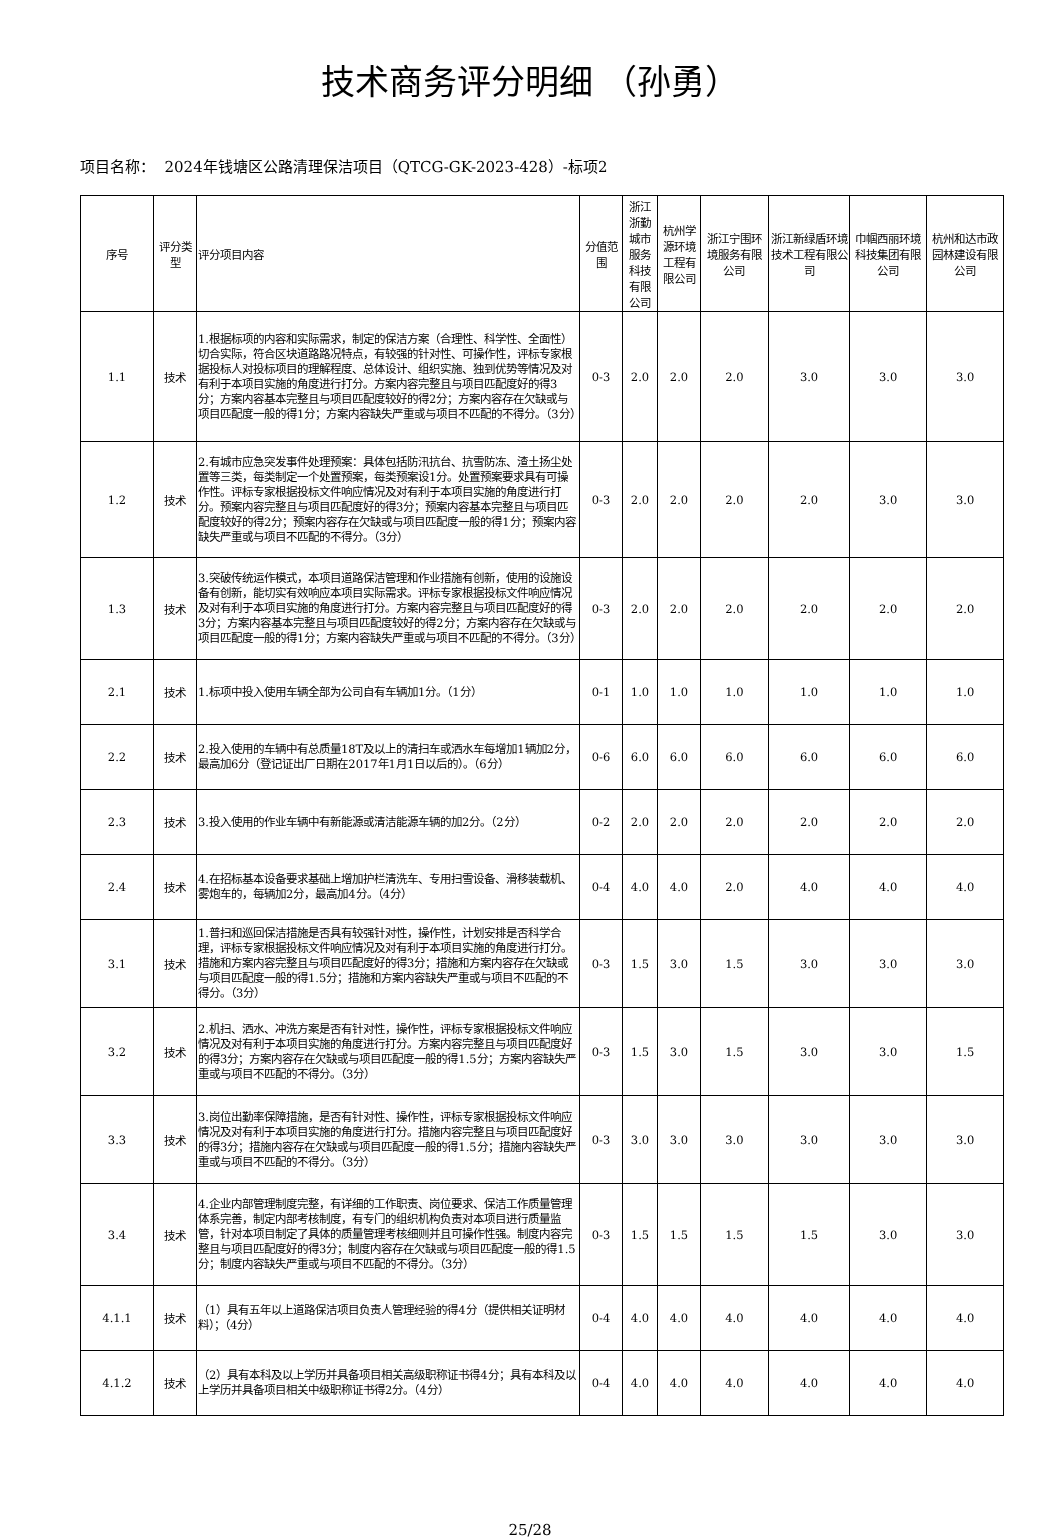技术商务评分明细 （孙勇）
项目名称： 2024年钱塘区公路清理保洁项目（QTCG-GK-2023-428）-标项2
| 序号 | 评分类型 | 评分项目内容 | 分值范围 | 浙江浙勤城市服务科技有限公司 | 杭州学源环境工程有限公司 | 浙江宁围环境服务有限公司 | 浙江新绿盾环境技术工程有限公司 | 巾帼西丽环境科技集团有限公司 | 杭州和达市政园林建设有限公司 |
| --- | --- | --- | --- | --- | --- | --- | --- | --- | --- |
| 1.1 | 技术 | 1.根据标项的内容和实际需求，制定的保洁方案（合理性、科学性、全面性）切合实际，符合区块道路路况特点，有较强的针对性、可操作性，评标专家根据投标人对投标项目的理解程度、总体设计、组织实施、独到优势等情况及对有利于本项目实施的角度进行打分。方案内容完整且与项目匹配度好的得3分；方案内容基本完整且与项目匹配度较好的得2分；方案内容存在欠缺或与项目匹配度一般的得1分；方案内容缺失严重或与项目不匹配的不得分。（3分） | 0-3 | 2.0 | 2.0 | 2.0 | 3.0 | 3.0 | 3.0 |
| 1.2 | 技术 | 2.有城市应急突发事件处理预案：具体包括防汛抗台、抗雪防冻、渣土扬尘处置等三类，每类制定一个处置预案，每类预案设1分。处置预案要求具有可操作性。评标专家根据投标文件响应情况及对有利于本项目实施的角度进行打分。预案内容完整且与项目匹配度好的得3分；预案内容基本完整且与项目匹配度较好的得2分；预案内容存在欠缺或与项目匹配度一般的得1分；预案内容缺失严重或与项目不匹配的不得分。（3分） | 0-3 | 2.0 | 2.0 | 2.0 | 2.0 | 3.0 | 3.0 |
| 1.3 | 技术 | 3.突破传统运作模式，本项目道路保洁管理和作业措施有创新，使用的设施设备有创新，能切实有效响应本项目实际需求。评标专家根据投标文件响应情况及对有利于本项目实施的角度进行打分。方案内容完整且与项目匹配度好的得3分；方案内容基本完整且与项目匹配度较好的得2分；方案内容存在欠缺或与项目匹配度一般的得1分；方案内容缺失严重或与项目不匹配的不得分。（3分） | 0-3 | 2.0 | 2.0 | 2.0 | 2.0 | 2.0 | 2.0 |
| 2.1 | 技术 | 1.标项中投入使用车辆全部为公司自有车辆加1分。（1分） | 0-1 | 1.0 | 1.0 | 1.0 | 1.0 | 1.0 | 1.0 |
| 2.2 | 技术 | 2.投入使用的车辆中有总质量18T及以上的清扫车或洒水车每增加1辆加2分，最高加6分（登记证出厂日期在2017年1月1日以后的）。（6分） | 0-6 | 6.0 | 6.0 | 6.0 | 6.0 | 6.0 | 6.0 |
| 2.3 | 技术 | 3.投入使用的作业车辆中有新能源或清洁能源车辆的加2分。（2分） | 0-2 | 2.0 | 2.0 | 2.0 | 2.0 | 2.0 | 2.0 |
| 2.4 | 技术 | 4.在招标基本设备要求基础上增加护栏清洗车、专用扫雪设备、滑移装载机、雾炮车的，每辆加2分，最高加4分。（4分） | 0-4 | 4.0 | 4.0 | 2.0 | 4.0 | 4.0 | 4.0 |
| 3.1 | 技术 | 1.普扫和巡回保洁措施是否具有较强针对性，操作性，计划安排是否科学合理，评标专家根据投标文件响应情况及对有利于本项目实施的角度进行打分。措施和方案内容完整且与项目匹配度好的得3分；措施和方案内容存在欠缺或与项目匹配度一般的得1.5分；措施和方案内容缺失严重或与项目不匹配的不得分。（3分） | 0-3 | 1.5 | 3.0 | 1.5 | 3.0 | 3.0 | 3.0 |
| 3.2 | 技术 | 2.机扫、洒水、冲洗方案是否有针对性，操作性，评标专家根据投标文件响应情况及对有利于本项目实施的角度进行打分。方案内容完整且与项目匹配度好的得3分；方案内容存在欠缺或与项目匹配度一般的得1.5分；方案内容缺失严重或与项目不匹配的不得分。（3分） | 0-3 | 1.5 | 3.0 | 1.5 | 3.0 | 3.0 | 1.5 |
| 3.3 | 技术 | 3.岗位出勤率保障措施，是否有针对性、操作性，评标专家根据投标文件响应情况及对有利于本项目实施的角度进行打分。措施内容完整且与项目匹配度好的得3分；措施内容存在欠缺或与项目匹配度一般的得1.5分；措施内容缺失严重或与项目不匹配的不得分。（3分） | 0-3 | 3.0 | 3.0 | 3.0 | 3.0 | 3.0 | 3.0 |
| 3.4 | 技术 | 4.企业内部管理制度完整，有详细的工作职责、岗位要求、保洁工作质量管理体系完善，制定内部考核制度，有专门的组织机构负责对本项目进行质量监管，针对本项目制定了具体的质量管理考核细则并且可操作性强。制度内容完整且与项目匹配度好的得3分；制度内容存在欠缺或与项目匹配度一般的得1.5分；制度内容缺失严重或与项目不匹配的不得分。（3分） | 0-3 | 1.5 | 1.5 | 1.5 | 1.5 | 3.0 | 3.0 |
| 4.1.1 | 技术 | （1）具有五年以上道路保洁项目负责人管理经验的得4分（提供相关证明材料）；（4分） | 0-4 | 4.0 | 4.0 | 4.0 | 4.0 | 4.0 | 4.0 |
| 4.1.2 | 技术 | （2）具有本科及以上学历并具备项目相关高级职称证书得4分；具有本科及以上学历并具备项目相关中级职称证书得2分。（4分） | 0-4 | 4.0 | 4.0 | 4.0 | 4.0 | 4.0 | 4.0 |
25/28